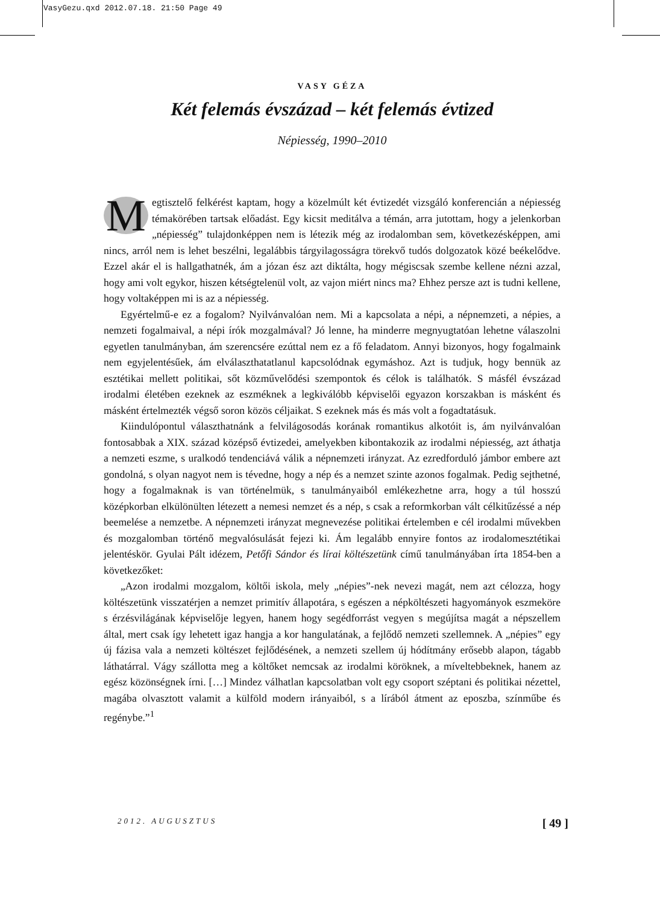VasyGezu.qxd 2012.07.18. 21:50 Page 49
VASY GÉZA
Két felemás évszázad – két felemás évtized
Népiesség, 1990–2010
Megtisztelő felkérést kaptam, hogy a közelmúlt két évtizedét vizsgáló konferencián a népiesség témakörében tartsak előadást. Egy kicsit meditálva a témán, arra jutottam, hogy a jelenkorban „népiesség” tulajdonképpen nem is létezik még az irodalomban sem, következésképpen, ami nincs, arról nem is lehet beszélni, legalábbis tárgyilagosságra törekvő tudós dolgozatok közé beékelődve. Ezzel akár el is hallgathatnék, ám a józan ész azt diktálta, hogy mégiscsak szembe kellene nézni azzal, hogy ami volt egykor, hiszen kétségtelenül volt, az vajon miért nincs ma? Ehhez persze azt is tudni kellene, hogy voltaképpen mi is az a népiesség.
Egyértelmű-e ez a fogalom? Nyilvánvalóan nem. Mi a kapcsolata a népi, a népnemzeti, a népies, a nemzeti fogalmaival, a népi írók mozgalmával? Jó lenne, ha minderre megnyugtatóan lehetne válaszolni egyetlen tanulmányban, ám szerencsére ezúttal nem ez a fő feladatom. Annyi bizonyos, hogy fogalmaink nem egyjelentésűek, ám elválaszthatatlanul kapcsolódnak egymáshoz. Azt is tudjuk, hogy bennük az esztétikai mellett politikai, sőt közművelődési szempontok és célok is találhatók. S másfél évszázad irodalmi életében ezeknek az eszméknek a legkiválóbb képviselői egyazon korszakban is másként és másként értelmezték végső soron közös céljaikat. S ezeknek más és más volt a fogadtatásuk.
Kiindulópontul választhatnánk a felvilágosodás korának romantikus alkotóit is, ám nyilvánvalóan fontosabbak a XIX. század középső évtizedei, amelyekben kibontakozik az irodalmi népiesség, azt áthatja a nemzeti eszme, s uralkodó tendenciává válik a népnemzeti irányzat. Az ezredforduló jámbor embere azt gondolná, s olyan nagyot nem is tévedne, hogy a nép és a nemzet szinte azonos fogalmak. Pedig sejthetné, hogy a fogalmaknak is van történelmük, s tanulmányaiból emlékezhetne arra, hogy a túl hosszú középkorban elkülönülten létezett a nemesi nemzet és a nép, s csak a reformkorban vált célkitűzéssé a nép beemelése a nemzetbe. A népnemzeti irányzat megnevezése politikai értelemben e cél irodalmi művekben és mozgalomban történő megvalósulását fejezi ki. Ám legalább ennyire fontos az irodalomesztétikai jelentéskör. Gyulai Pált idézem, Petőfi Sándor és lírai költészetünk című tanulmányában írta 1854-ben a következőket:
„Azon irodalmi mozgalom, költői iskola, mely „népies”-nek nevezi magát, nem azt célozza, hogy költészetünk visszatérjen a nemzet primitív állapotára, s egészen a népköltészeti hagyományok eszmeköre s érzésvilágának képviselője legyen, hanem hogy segédforrást vegyen s megújítsa magát a népszellem által, mert csak így lehetett igaz hangja a kor hangulatának, a fejlődő nemzeti szellemnek. A „népies” egy új fázisa vala a nemzeti költészet fejlődésének, a nemzeti szellem új hódítmány erősebb alapon, tágabb láthatárral. Vágy szállotta meg a költőket nemcsak az irodalmi köröknek, a míveltebbeknek, hanem az egész közönségnek írni. […] Mindez válhatlan kapcsolatban volt egy csoport széptani és politikai nézettel, magába olvasztott valamit a külföld modern irányaiból, s a lírából átment az eposzba, színműbe és regénybe.”<sup>1</sup>
2012. AUGUSZTUS [ 49 ]